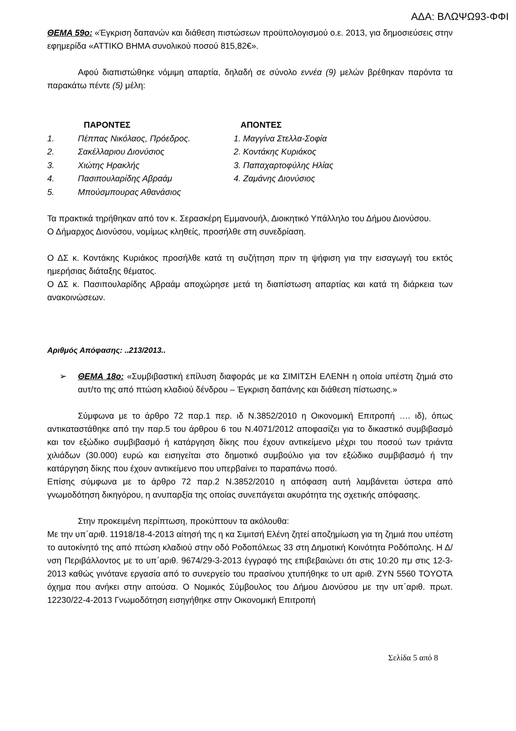ΑΔΑ: ΒΛΩΨΩ93-ΦΦΙ
ΘΕΜΑ 59ο: «Έγκριση δαπανών και διάθεση πιστώσεων προϋπολογισμού ο.ε. 2013, για δημοσιεύσεις στην εφημερίδα «ΑΤΤΙΚΟ ΒΗΜΑ συνολικού ποσού 815,82€».
Αφού διαπιστώθηκε νόμιμη απαρτία, δηλαδή σε σύνολο εννέα (9) μελών βρέθηκαν παρόντα τα παρακάτω πέντε (5) μέλη:
| | ΠΑΡΟΝΤΕΣ | ΑΠΟΝΤΕΣ |
| 1. | Πέππας Νικόλαος, Πρόεδρος. | 1. Μαγγίνα Στελλα-Σοφία |
| 2. | Σακέλλαριου Διονύσιος | 2. Κοντάκης Κυριάκος |
| 3. | Χιώτης Ηρακλής | 3. Παπαχαρτοφύλης Ηλίας |
| 4. | Πασιπουλαρίδης Αβραάμ | 4. Ζαμάνης Διονύσιος |
| 5. | Μπούσμπουρας Αθανάσιος | |
Τα πρακτικά τηρήθηκαν από τον κ. Σερασκέρη Εμμανουήλ, Διοικητικό Υπάλληλο του Δήμου Διονύσου.
Ο Δήμαρχος Διονύσου, νομίμως κληθείς, προσήλθε στη συνεδρίαση.
Ο ΔΣ κ. Κοντάκης Κυριάκος προσήλθε κατά τη συζήτηση πριν τη ψήφιση για την εισαγωγή του εκτός ημερήσιας διάταξης θέματος.
Ο ΔΣ κ. Πασιπουλαρίδης Αβραάμ αποχώρησε μετά τη διαπίστωση απαρτίας και κατά τη διάρκεια των ανακοινώσεων.
Αριθμός Απόφασης: ..213/2013..
➢ ΘΕΜΑ 18ο: «Συμβιβαστική επίλυση διαφοράς με κα ΣΙΜΙΤΣΗ ΕΛΕΝΗ η οποία υπέστη ζημιά στο αυτ/το της από πτώση κλαδιού δένδρου – Έγκριση δαπάνης και διάθεση πίστωσης.»
Σύμφωνα με το άρθρο 72 παρ.1 περ. ιδ Ν.3852/2010 η Οικονομική Επιτροπή …. ιδ), όπως αντικαταστάθηκε από την παρ.5 του άρθρου 6 του Ν.4071/2012 αποφασίζει για το δικαστικό συμβιβασμό και τον εξώδικο συμβιβασμό ή κατάργηση δίκης που έχουν αντικείμενο μέχρι του ποσού των τριάντα χιλιάδων (30.000) ευρώ και εισηγείται στο δημοτικό συμβούλιο για τον εξώδικο συμβιβασμό ή την κατάργηση δίκης που έχουν αντικείμενο που υπερβαίνει το παραπάνω ποσό.
Επίσης σύμφωνα με το άρθρο 72 παρ.2 Ν.3852/2010 η απόφαση αυτή λαμβάνεται ύστερα από γνωμοδότηση δικηγόρου, η ανυπαρξία της οποίας συνεπάγεται ακυρότητα της σχετικής απόφασης.
Στην προκειμένη περίπτωση, προκύπτουν τα ακόλουθα:
Με την υπ΄αριθ. 11918/18-4-2013 αίτησή της η κα Σιμιτσή Ελένη ζητεί αποζημίωση για τη ζημιά που υπέστη το αυτοκίνητό της από πτώση κλαδιού στην οδό Ροδοπόλεως 33 στη Δημοτική Κοινότητα Ροδόπολης. Η Δ/νση Περιβάλλοντος με το υπ΄αριθ. 9674/29-3-2013 έγγραφό της επιβεβαιώνει ότι στις 10:20 πμ στις 12-3-2013 καθώς γινότανε εργασία από το συνεργείο του πρασίνου χτυπήθηκε το υπ αριθ. ΖΥΝ 5560 TOYOTA όχημα που ανήκει στην αιτούσα. Ο Νομικός Σύμβουλος του Δήμου Διονύσου με την υπ΄αριθ. πρωτ. 12230/22-4-2013 Γνωμοδότηση εισηγήθηκε στην Οικονομική Επιτροπή
Σελίδα 5 από 8